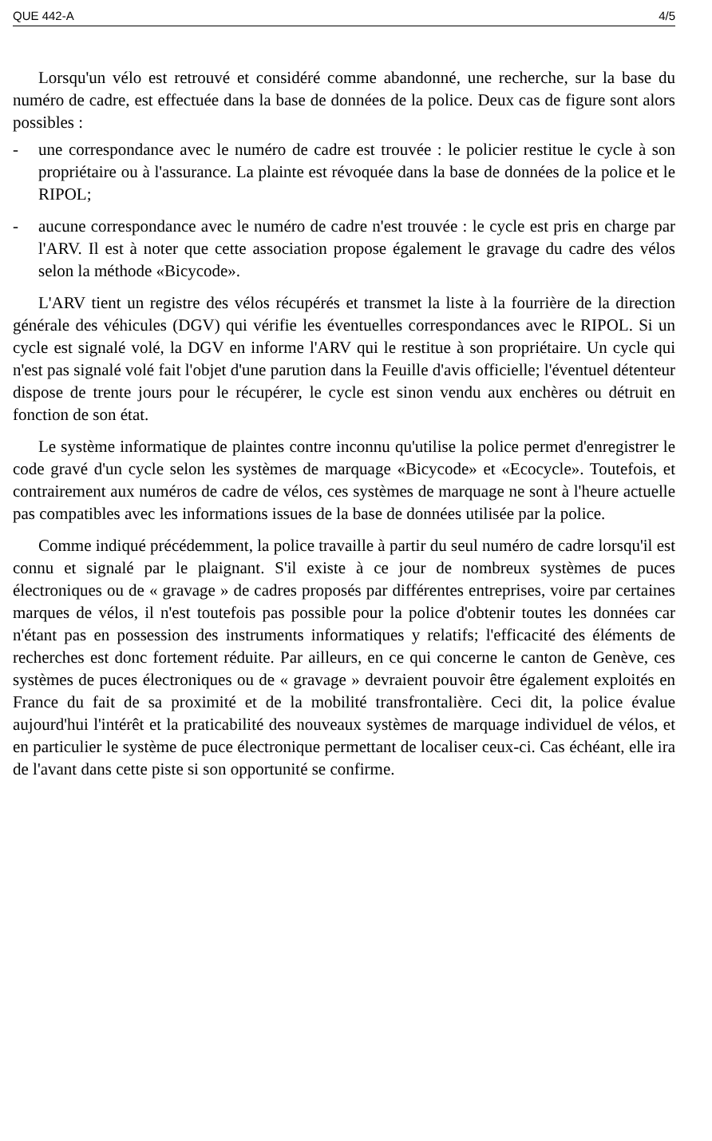QUE 442-A 4/5
Lorsqu'un vélo est retrouvé et considéré comme abandonné, une recherche, sur la base du numéro de cadre, est effectuée dans la base de données de la police. Deux cas de figure sont alors possibles :
- une correspondance avec le numéro de cadre est trouvée : le policier restitue le cycle à son propriétaire ou à l'assurance. La plainte est révoquée dans la base de données de la police et le RIPOL;
- aucune correspondance avec le numéro de cadre n'est trouvée : le cycle est pris en charge par l'ARV. Il est à noter que cette association propose également le gravage du cadre des vélos selon la méthode «Bicycode».
L'ARV tient un registre des vélos récupérés et transmet la liste à la fourrière de la direction générale des véhicules (DGV) qui vérifie les éventuelles correspondances avec le RIPOL. Si un cycle est signalé volé, la DGV en informe l'ARV qui le restitue à son propriétaire. Un cycle qui n'est pas signalé volé fait l'objet d'une parution dans la Feuille d'avis officielle; l'éventuel détenteur dispose de trente jours pour le récupérer, le cycle est sinon vendu aux enchères ou détruit en fonction de son état.
Le système informatique de plaintes contre inconnu qu'utilise la police permet d'enregistrer le code gravé d'un cycle selon les systèmes de marquage «Bicycode» et «Ecocycle». Toutefois, et contrairement aux numéros de cadre de vélos, ces systèmes de marquage ne sont à l'heure actuelle pas compatibles avec les informations issues de la base de données utilisée par la police.
Comme indiqué précédemment, la police travaille à partir du seul numéro de cadre lorsqu'il est connu et signalé par le plaignant. S'il existe à ce jour de nombreux systèmes de puces électroniques ou de « gravage » de cadres proposés par différentes entreprises, voire par certaines marques de vélos, il n'est toutefois pas possible pour la police d'obtenir toutes les données car n'étant pas en possession des instruments informatiques y relatifs; l'efficacité des éléments de recherches est donc fortement réduite. Par ailleurs, en ce qui concerne le canton de Genève, ces systèmes de puces électroniques ou de « gravage » devraient pouvoir être également exploités en France du fait de sa proximité et de la mobilité transfrontalière. Ceci dit, la police évalue aujourd'hui l'intérêt et la praticabilité des nouveaux systèmes de marquage individuel de vélos, et en particulier le système de puce électronique permettant de localiser ceux-ci. Cas échéant, elle ira de l'avant dans cette piste si son opportunité se confirme.